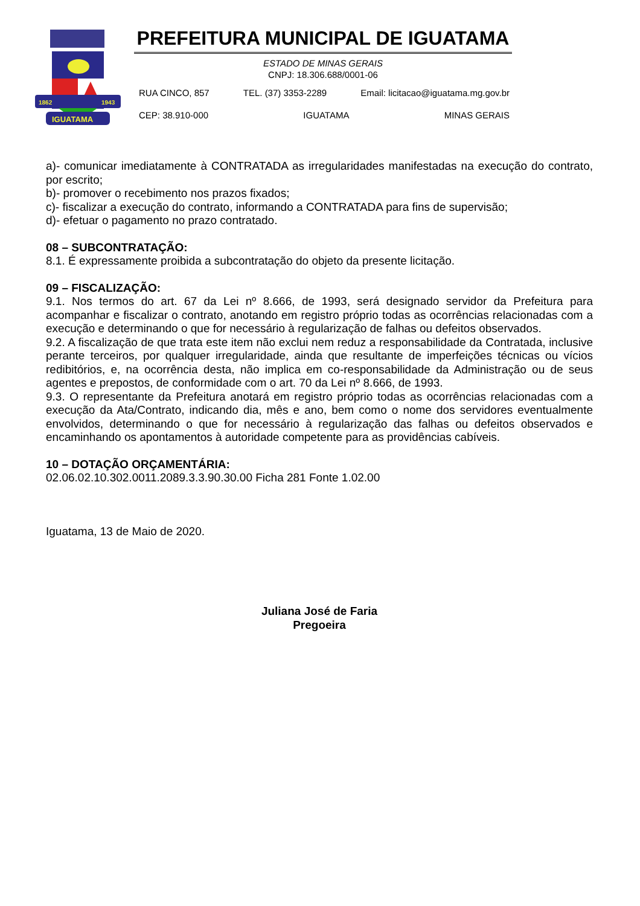1862
1943
IGUATAMA
PREFEITURA MUNICIPAL DE IGUATAMA
ESTADO DE MINAS GERAIS
CNPJ: 18.306.688/0001-06
RUA CINCO, 857 TEL. (37) 3353-2289 Email: licitacao@iguatama.mg.gov.br
CEP: 38.910-000 IGUATAMA MINAS GERAIS
a)- comunicar imediatamente à CONTRATADA as irregularidades manifestadas na execução do contrato, por escrito;
b)- promover o recebimento nos prazos fixados;
c)- fiscalizar a execução do contrato, informando a CONTRATADA para fins de supervisão;
d)- efetuar o pagamento no prazo contratado.
08 – SUBCONTRATAÇÃO:
8.1. É expressamente proibida a subcontratação do objeto da presente licitação.
09 – FISCALIZAÇÃO:
9.1. Nos termos do art. 67 da Lei nº 8.666, de 1993, será designado servidor da Prefeitura para acompanhar e fiscalizar o contrato, anotando em registro próprio todas as ocorrências relacionadas com a execução e determinando o que for necessário à regularização de falhas ou defeitos observados.
9.2. A fiscalização de que trata este item não exclui nem reduz a responsabilidade da Contratada, inclusive perante terceiros, por qualquer irregularidade, ainda que resultante de imperfeições técnicas ou vícios redibitórios, e, na ocorrência desta, não implica em co-responsabilidade da Administração ou de seus agentes e prepostos, de conformidade com o art. 70 da Lei nº 8.666, de 1993.
9.3. O representante da Prefeitura anotará em registro próprio todas as ocorrências relacionadas com a execução da Ata/Contrato, indicando dia, mês e ano, bem como o nome dos servidores eventualmente envolvidos, determinando o que for necessário à regularização das falhas ou defeitos observados e encaminhando os apontamentos à autoridade competente para as providências cabíveis.
10 – DOTAÇÃO ORÇAMENTÁRIA:
02.06.02.10.302.0011.2089.3.3.90.30.00 Ficha 281 Fonte 1.02.00
Iguatama, 13 de Maio de 2020.
Juliana José de Faria
Pregoeira